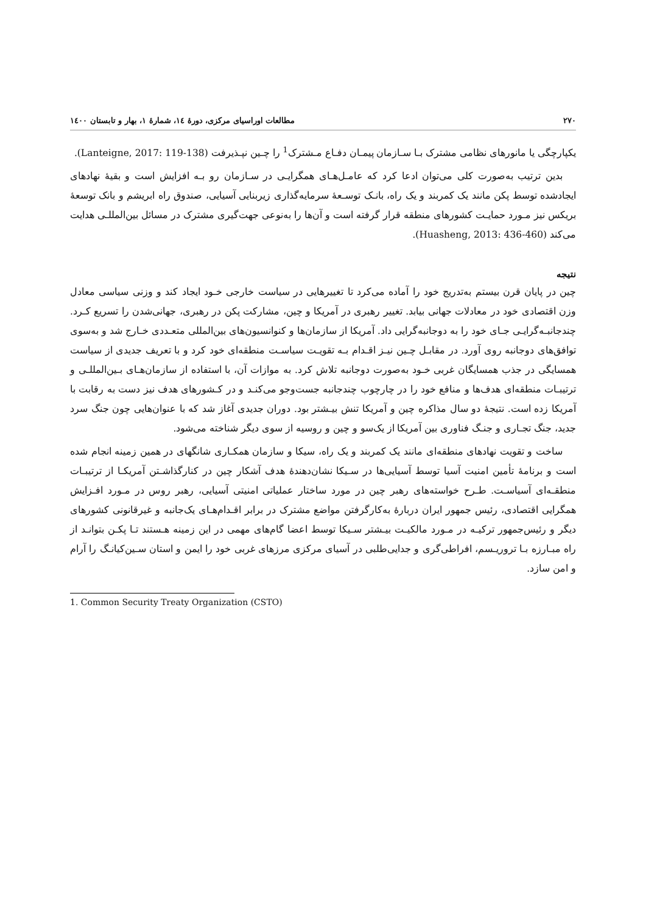٢٧٠ مطالعات اوراسیای مرکزی، دورهٔ ١٤، شمارهٔ ١، بهار و تابستان ١٤٠٠
یکپارچگی یا مانورهای نظامی مشترک بـا سـازمان پیمـان دفـاع مـشترک<sup>1</sup> را چـین نپـذیرفت (Lanteigne, 2017: 119-138).
بدین ترتیب به‌صورت کلی می‌توان ادعا کرد که عامـل‌هـای همگرایـی در سـازمان رو بـه افزایش است و بقیهٔ نهادهای ایجادشده توسط پکن مانند یک کمربند و یک راه، بانـک توسـعهٔ سرمایه‌گذاری زیربنایی آسیایی، صندوق راه ابریشم و بانک توسعهٔ بریکس نیز مـورد حمایـت کشورهای منطقه قرار گرفته است و آن‌ها را به‌نوعی جهت‌گیری مشترک در مسائل بین‌المللـی هدایت می‌کند (Huasheng, 2013: 436-460).
نتیجه
چین در پایان قرن بیستم به‌تدریج خود را آماده می‌کرد تا تغییرهایی در سیاست خارجی خـود ایجاد کند و وزنی سیاسی معادل وزن اقتصادی خود در معادلات جهانی بیابد. تغییر رهبری در آمریکا و چین، مشارکت پکن در رهبری، جهانی‌شدن را تسریع کـرد. چندجانبـه‌گرایـی جـای خود را به دوجانبه‌گرایی داد. آمریکا از سازمان‌ها و کنوانسیون‌های بین‌المللی متعـددی خـارج شد و به‌سوی توافق‌های دوجانبه روی آورد. در مقابـل چـین نیـز اقـدام بـه تقویـت سیاسـت منطقه‌ای خود کرد و با تعریف جدیدی از سیاست همسایگی در جذب همسایگان غربی خـود به‌صورت دوجانبه تلاش کرد. به موازات آن، با استفاده از سازمان‌هـای بـین‌المللـی و ترتیبـات منطقه‌ای هدف‌ها و منافع خود را در چارچوب چندجانبه جست‌وجو می‌کنـد و در کـشورهای هدف نیز دست به رقابت با آمریکا زده است. نتیجهٔ دو سال مذاکره چین و آمریکا تنش بیـشتر بود. دوران جدیدی آغاز شد که با عنوان‌هایی چون جنگ سرد جدید، جنگ تجـاری و جنـگ فناوری بین آمریکا از یک‌سو و چین و روسیه از سوی دیگر شناخته می‌شود.
ساخت و تقویت نهادهای منطقه‌ای مانند یک کمربند و یک راه، سیکا و سازمان همکـاری شانگهای در همین زمینه انجام شده است و برنامهٔ تأمین امنیت آسیا توسط آسیایی‌ها در سـیکا نشان‌دهندهٔ هدف آشکار چین در کنارگذاشـتن آمریکـا از ترتیبـات منطقـه‌ای آسیاسـت. طـرح خواسته‌های رهبر چین در مورد ساختار عملیاتی امنیتی آسیایی، رهبر روس در مـورد افـزایش همگرایی اقتصادی، رئیس جمهور ایران دربارهٔ به‌کارگرفتن مواضع مشترک در برابر اقـدام‌هـای یک‌جانبه و غیرقانونی کشورهای دیگر و رئیس‌جمهور ترکیـه در مـورد مالکیـت بیـشتر سـیکا توسط اعضا گام‌های مهمی در این زمینه هـستند تـا پکـن بتوانـد از راه مبـارزه بـا تروریـسم، افراطی‌گری و جدایی‌طلبی در آسیای مرکزی مرزهای غربی خود را ایمن و استان سـین‌کیانـگ را آرام و امن سازد.
1. Common Security Treaty Organization (CSTO)